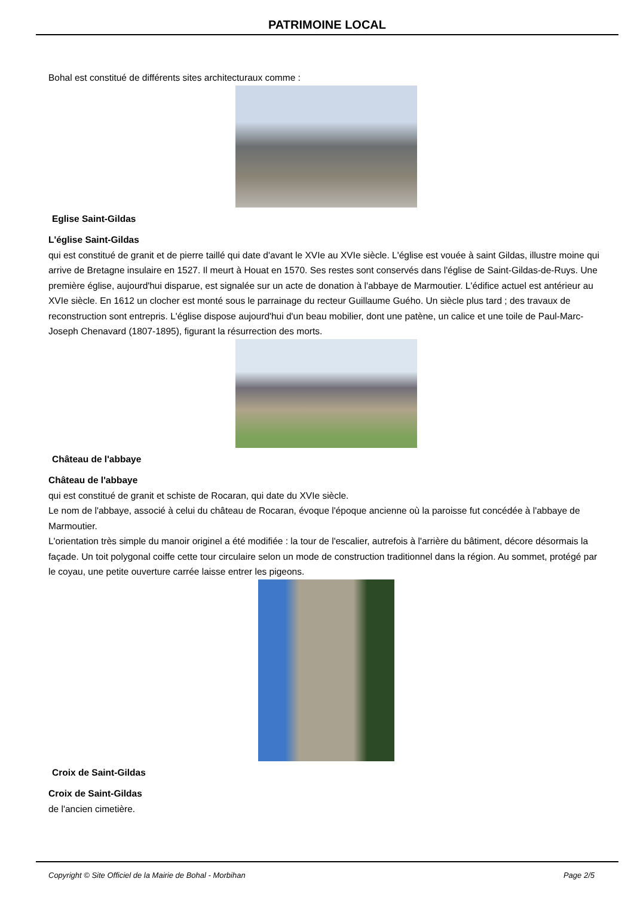PATRIMOINE LOCAL
Bohal est constitué de différents sites architecturaux comme :
Eglise Saint-Gildas
L'église Saint-Gildas
qui est constitué de granit et de pierre taillé qui date d'avant le XVIe au XVIe siècle. L'église est vouée à saint Gildas, illustre moine qui arrive de Bretagne insulaire en 1527. Il meurt à Houat en 1570. Ses restes sont conservés dans l'église de Saint-Gildas-de-Ruys. Une première église, aujourd'hui disparue, est signalée sur un acte de donation à l'abbaye de Marmoutier. L'édifice actuel est antérieur au XVIe siècle. En 1612 un clocher est monté sous le parrainage du recteur Guillaume Guého. Un siècle plus tard ; des travaux de reconstruction sont entrepris. L'église dispose aujourd'hui d'un beau mobilier, dont une patène, un calice et une toile de Paul-Marc-Joseph Chenavard (1807-1895), figurant la résurrection des morts.
Château de l'abbaye
Château de l'abbaye
qui est constitué de granit et schiste de Rocaran, qui date du XVIe siècle.
Le nom de l'abbaye, associé à celui du château de Rocaran, évoque l'époque ancienne où la paroisse fut concédée à l'abbaye de Marmoutier.
L'orientation très simple du manoir originel a été modifiée : la tour de l'escalier, autrefois à l'arrière du bâtiment, décore désormais la façade. Un toit polygonal coiffe cette tour circulaire selon un mode de construction traditionnel dans la région. Au sommet, protégé par le coyau, une petite ouverture carrée laisse entrer les pigeons.
Croix de Saint-Gildas
Croix de Saint-Gildas
de l'ancien cimetière.
Copyright © Site Officiel de la Mairie de Bohal - Morbihan Page 2/5